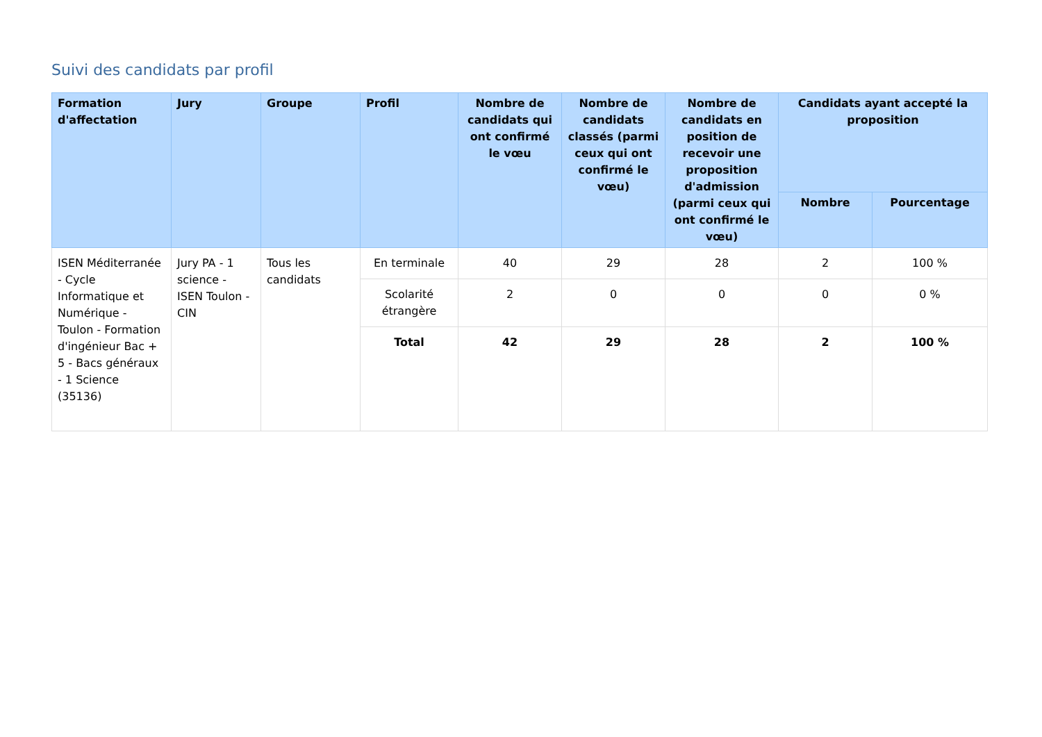Suivi des candidats par profil
| Formation d'affectation | Jury | Groupe | Profil | Nombre de candidats qui ont confirmé le vœu | Nombre de candidats classés (parmi ceux qui ont confirmé le vœu) | Nombre de candidats en position de recevoir une proposition d'admission (parmi ceux qui ont confirmé le vœu) | Candidats ayant accepté la proposition | |
| --- | --- | --- | --- | --- | --- | --- | --- | --- |
| | | | | | | | Nombre | Pourcentage |
| ISEN Méditerranée - Cycle Informatique et Numérique - Toulon - Formation d'ingénieur Bac + 5 - Bacs généraux - 1 Science (35136) | Jury PA - 1 science - ISEN Toulon - CIN | Tous les candidats | En terminale | 40 | 29 | 28 | 2 | 100 % |
| | | | Scolarité étrangère | 2 | 0 | 0 | 0 | 0 % |
| | | | Total | 42 | 29 | 28 | 2 | 100 % |